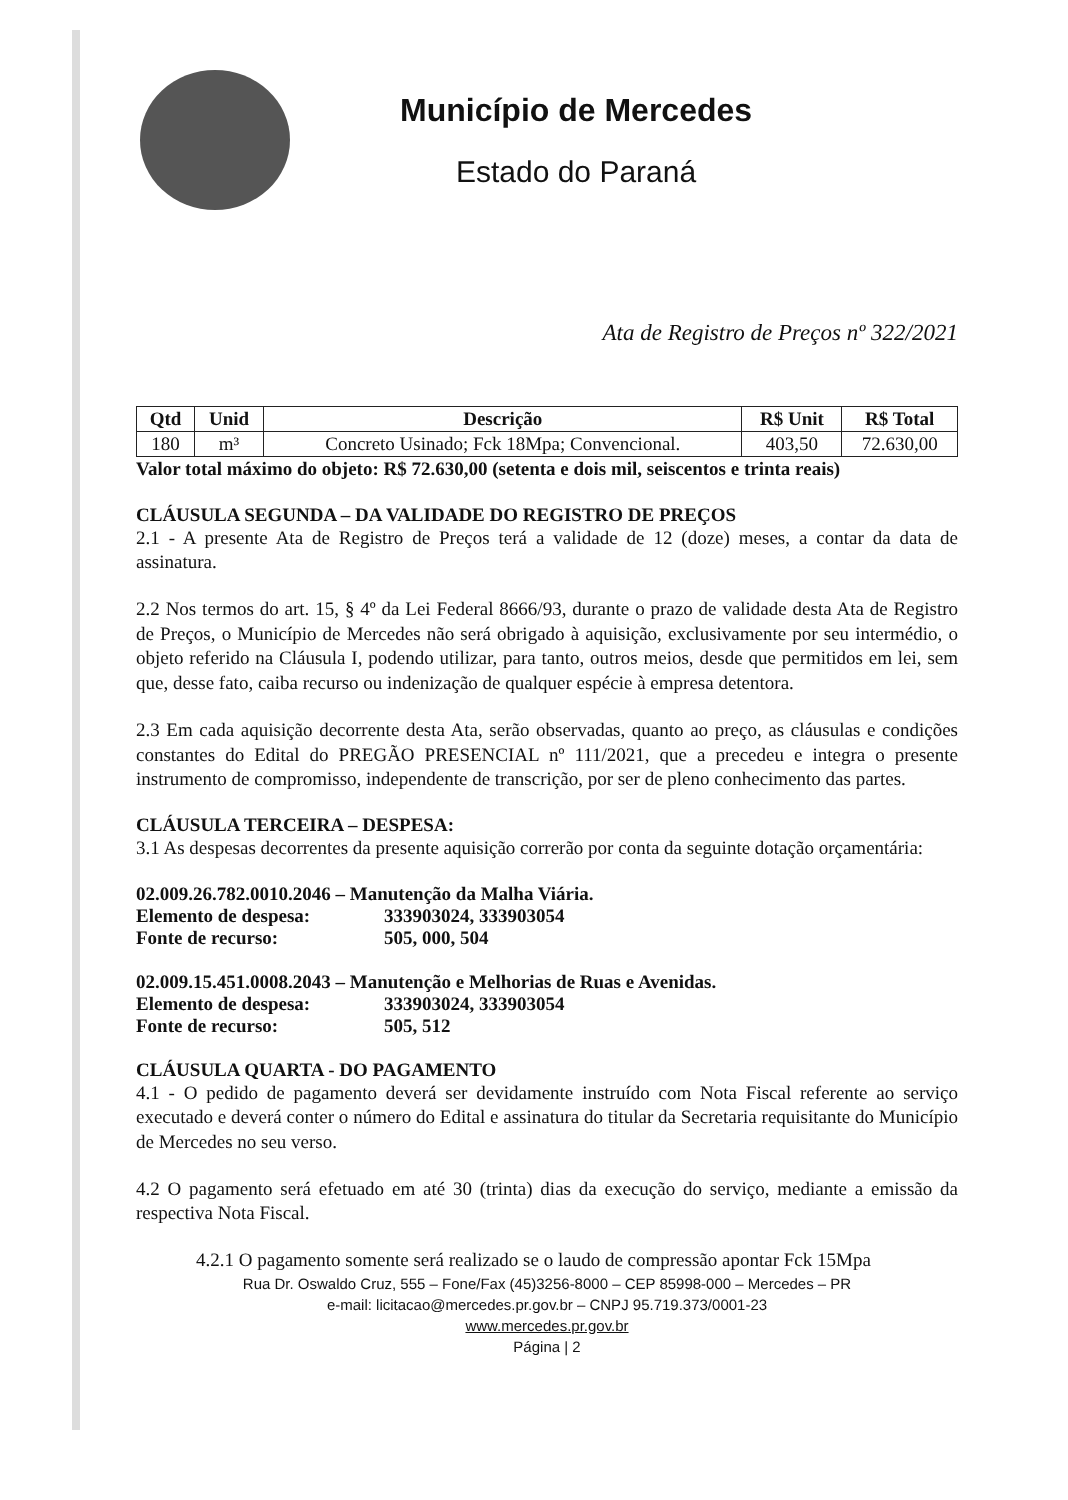Município de Mercedes
Estado do Paraná
Ata de Registro de Preços nº 322/2021
| Qtd | Unid | Descrição | R$ Unit | R$ Total |
| --- | --- | --- | --- | --- |
| 180 | m³ | Concreto Usinado; Fck 18Mpa; Convencional. | 403,50 | 72.630,00 |
Valor total máximo do objeto: R$ 72.630,00 (setenta e dois mil, seiscentos e trinta reais)
CLÁUSULA SEGUNDA – DA VALIDADE DO REGISTRO DE PREÇOS
2.1 - A presente Ata de Registro de Preços terá a validade de 12 (doze) meses, a contar da data de assinatura.
2.2 Nos termos do art. 15, § 4º da Lei Federal 8666/93, durante o prazo de validade desta Ata de Registro de Preços, o Município de Mercedes não será obrigado à aquisição, exclusivamente por seu intermédio, o objeto referido na Cláusula I, podendo utilizar, para tanto, outros meios, desde que permitidos em lei, sem que, desse fato, caiba recurso ou indenização de qualquer espécie à empresa detentora.
2.3 Em cada aquisição decorrente desta Ata, serão observadas, quanto ao preço, as cláusulas e condições constantes do Edital do PREGÃO PRESENCIAL nº 111/2021, que a precedeu e integra o presente instrumento de compromisso, independente de transcrição, por ser de pleno conhecimento das partes.
CLÁUSULA TERCEIRA – DESPESA:
3.1 As despesas decorrentes da presente aquisição correrão por conta da seguinte dotação orçamentária:
02.009.26.782.0010.2046 – Manutenção da Malha Viária.
Elemento de despesa: 333903024, 333903054
Fonte de recurso: 505, 000, 504
02.009.15.451.0008.2043 – Manutenção e Melhorias de Ruas e Avenidas.
Elemento de despesa: 333903024, 333903054
Fonte de recurso: 505, 512
CLÁUSULA QUARTA - DO PAGAMENTO
4.1 - O pedido de pagamento deverá ser devidamente instruído com Nota Fiscal referente ao serviço executado e deverá conter o número do Edital e assinatura do titular da Secretaria requisitante do Município de Mercedes no seu verso.
4.2 O pagamento será efetuado em até 30 (trinta) dias da execução do serviço, mediante a emissão da respectiva Nota Fiscal.
4.2.1 O pagamento somente será realizado se o laudo de compressão apontar Fck 15Mpa
Rua Dr. Oswaldo Cruz, 555 – Fone/Fax (45)3256-8000 – CEP 85998-000 – Mercedes – PR
e-mail: licitacao@mercedes.pr.gov.br – CNPJ 95.719.373/0001-23
www.mercedes.pr.gov.br
Página | 2